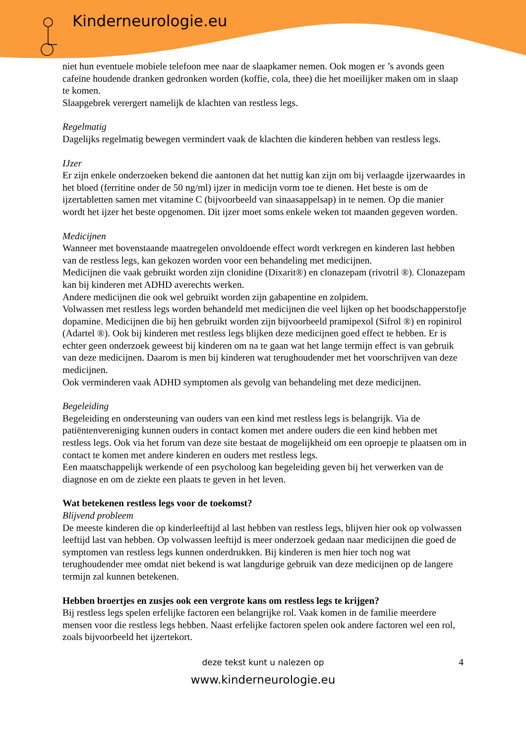Kinderneurologie.eu
niet hun eventuele mobiele telefoon mee naar de slaapkamer nemen. Ook mogen er ’s avonds geen cafeïne houdende dranken gedronken worden (koffie, cola, thee) die het moeilijker maken om in slaap te komen.
Slaapgebrek verergert namelijk de klachten van restless legs.
Regelmatig
Dagelijks regelmatig bewegen vermindert vaak de klachten die kinderen hebben van restless legs.
IJzer
Er zijn enkele onderzoeken bekend die aantonen dat het nuttig kan zijn om bij verlaagde ijzerwaardes in het bloed (ferritine onder de 50 ng/ml) ijzer in medicijn vorm toe te dienen. Het beste is om de ijzertabletten samen met vitamine C (bijvoorbeeld van sinaasappelsap) in te nemen. Op die manier wordt het ijzer het beste opgenomen. Dit ijzer moet soms enkele weken tot maanden gegeven worden.
Medicijnen
Wanneer met bovenstaande maatregelen onvoldoende effect wordt verkregen en kinderen last hebben van de restless legs, kan gekozen worden voor een behandeling met medicijnen.
Medicijnen die vaak gebruikt worden zijn clonidine (Dixarit®) en clonazepam (rivotril ®). Clonazepam kan bij kinderen met ADHD averechts werken.
Andere medicijnen die ook wel gebruikt worden zijn gabapentine en zolpidem.
Volwassen met restless legs worden behandeld met medicijnen die veel lijken op het boodschapperstofje dopamine. Medicijnen die bij hen gebruikt worden zijn bijvoorbeeld pramipexol (Sifrol ®) en ropinirol (Adartel ®). Ook bij kinderen met restless legs blijken deze medicijnen goed effect te hebben. Er is echter geen onderzoek geweest bij kinderen om na te gaan wat het lange termijn effect is van gebruik van deze medicijnen. Daarom is men bij kinderen wat terughoudender met het voorschrijven van deze medicijnen.
Ook verminderen vaak ADHD symptomen als gevolg van behandeling met deze medicijnen.
Begeleiding
Begeleiding en ondersteuning van ouders van een kind met restless legs is belangrijk. Via de patiëntenvereniging kunnen ouders in contact komen met andere ouders die een kind hebben met restless legs. Ook via het forum van deze site bestaat de mogelijkheid om een oproepje te plaatsen om in contact te komen met andere kinderen en ouders met restless legs.
Een maatschappelijk werkende of een psycholoog kan begeleiding geven bij het verwerken van de diagnose en om de ziekte een plaats te geven in het leven.
Wat betekenen restless legs voor de toekomst?
Blijvend probleem
De meeste kinderen die op kinderleeftijd al last hebben van restless legs, blijven hier ook op volwassen leeftijd last van hebben. Op volwassen leeftijd is meer onderzoek gedaan naar medicijnen die goed de symptomen van restless legs kunnen onderdrukken. Bij kinderen is men hier toch nog wat terughoudender mee omdat niet bekend is wat langdurige gebruik van deze medicijnen op de langere termijn zal kunnen betekenen.
Hebben broertjes en zusjes ook een vergrote kans om restless legs te krijgen?
Bij restless legs spelen erfelijke factoren een belangrijke rol. Vaak komen in de familie meerdere mensen voor die restless legs hebben. Naast erfelijke factoren spelen ook andere factoren wel een rol, zoals bijvoorbeeld het ijzertekort.
deze tekst kunt u nalezen op
4
www.kinderneurologie.eu